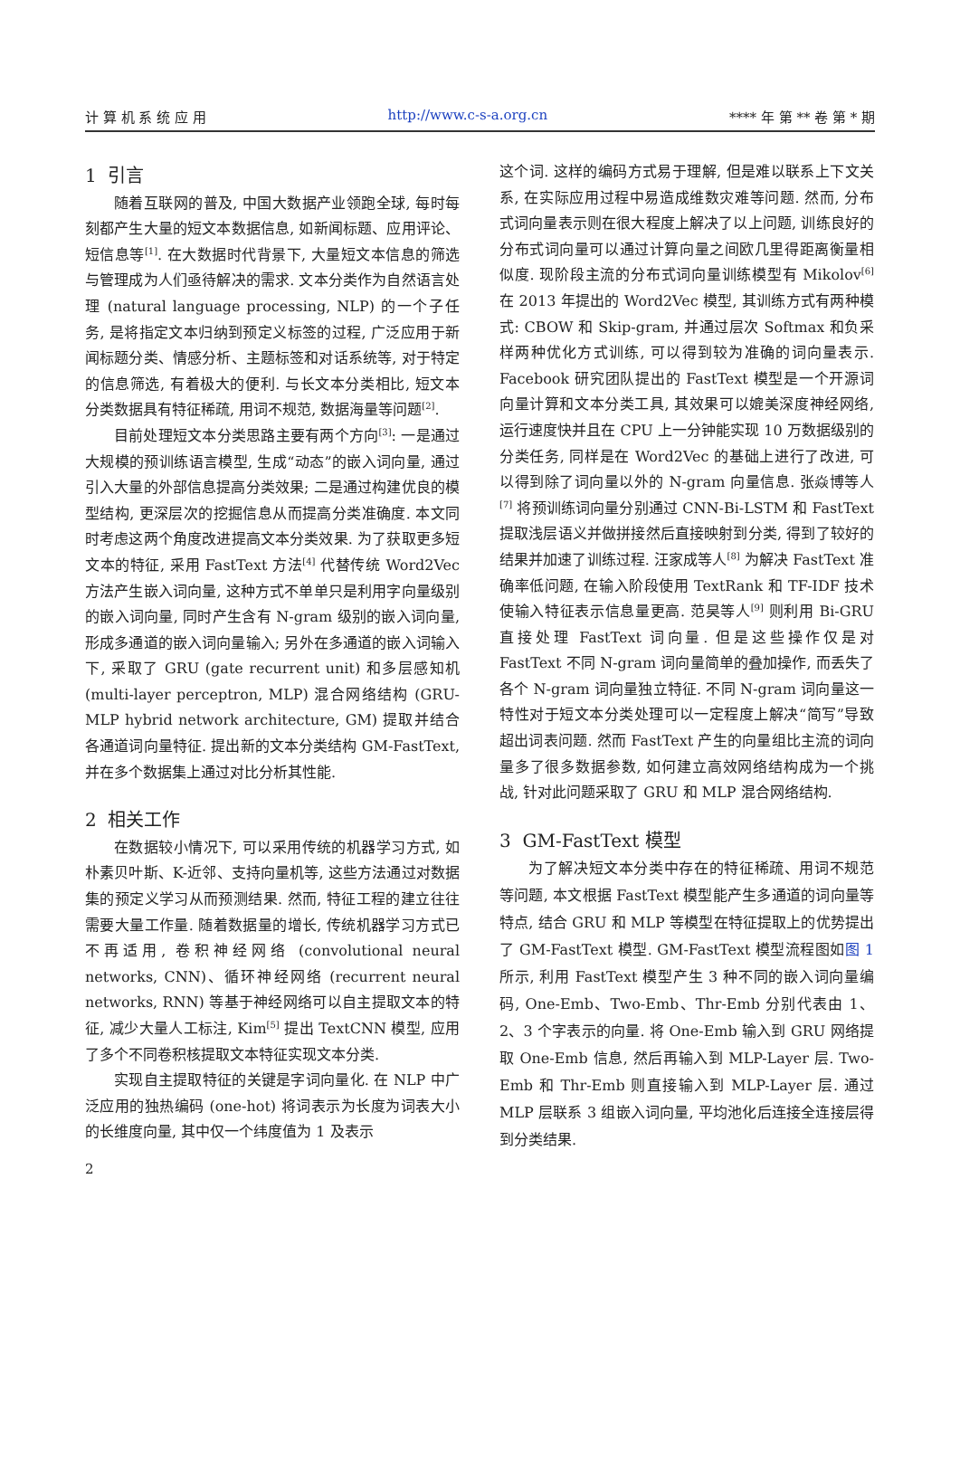计 算 机 系 统 应 用 http://www.c-s-a.org.cn **** 年 第 ** 卷 第 * 期
1 引言
随着互联网的普及, 中国大数据产业领跑全球, 每时每刻都产生大量的短文本数据信息, 如新闻标题、应用评论、短信息等<sup>[1]</sup>. 在大数据时代背景下, 大量短文本信息的筛选与管理成为人们亟待解决的需求. 文本分类作为自然语言处理 (natural language processing, NLP) 的一个子任务, 是将指定文本归纳到预定义标签的过程, 广泛应用于新闻标题分类、情感分析、主题标签和对话系统等, 对于特定的信息筛选, 有着极大的便利. 与长文本分类相比, 短文本分类数据具有特征稀疏, 用词不规范, 数据海量等问题<sup>[2]</sup>.
目前处理短文本分类思路主要有两个方向<sup>[3]</sup>: 一是通过大规模的预训练语言模型, 生成“动态”的嵌入词向量, 通过引入大量的外部信息提高分类效果; 二是通过构建优良的模型结构, 更深层次的挖掘信息从而提高分类准确度. 本文同时考虑这两个角度改进提高文本分类效果. 为了获取更多短文本的特征, 采用 FastText 方法<sup>[4]</sup> 代替传统 Word2Vec 方法产生嵌入词向量, 这种方式不单单只是利用字向量级别的嵌入词向量, 同时产生含有 N-gram 级别的嵌入词向量, 形成多通道的嵌入词向量输入; 另外在多通道的嵌入词输入下, 采取了 GRU (gate recurrent unit) 和多层感知机 (multi-layer perceptron, MLP) 混合网络结构 (GRU-MLP hybrid network architecture, GM) 提取并结合各通道词向量特征. 提出新的文本分类结构 GM-FastText, 并在多个数据集上通过对比分析其性能.
2 相关工作
在数据较小情况下, 可以采用传统的机器学习方式, 如朴素贝叶斯、K-近邻、支持向量机等, 这些方法通过对数据集的预定义学习从而预测结果. 然而, 特征工程的建立往往需要大量工作量. 随着数据量的增长, 传统机器学习方式已不再适用, 卷积神经网络 (convolutional neural networks, CNN)、循环神经网络 (recurrent neural networks, RNN) 等基于神经网络可以自主提取文本的特征, 减少大量人工标注, Kim<sup>[5]</sup> 提出 TextCNN 模型, 应用了多个不同卷积核提取文本特征实现文本分类.
实现自主提取特征的关键是字词向量化. 在 NLP 中广泛应用的独热编码 (one-hot) 将词表示为长度为词表大小的长维度向量, 其中仅一个纬度值为 1 及表示
这个词. 这样的编码方式易于理解, 但是难以联系上下文关系, 在实际应用过程中易造成维数灾难等问题. 然而, 分布式词向量表示则在很大程度上解决了以上问题, 训练良好的分布式词向量可以通过计算向量之间欧几里得距离衡量相似度. 现阶段主流的分布式词向量训练模型有 Mikolov<sup>[6]</sup> 在 2013 年提出的 Word2Vec 模型, 其训练方式有两种模式: CBOW 和 Skip-gram, 并通过层次 Softmax 和负采样两种优化方式训练, 可以得到较为准确的词向量表示. Facebook 研究团队提出的 FastText 模型是一个开源词向量计算和文本分类工具, 其效果可以媲美深度神经网络, 运行速度快并且在 CPU 上一分钟能实现 10 万数据级别的分类任务, 同样是在 Word2Vec 的基础上进行了改进, 可以得到除了词向量以外的 N-gram 向量信息. 张焱博等人<sup>[7]</sup> 将预训练词向量分别通过 CNN-Bi-LSTM 和 FastText 提取浅层语义并做拼接然后直接映射到分类, 得到了较好的结果并加速了训练过程. 汪家成等人<sup>[8]</sup> 为解决 FastText 准确率低问题, 在输入阶段使用 TextRank 和 TF-IDF 技术使输入特征表示信息量更高. 范昊等人<sup>[9]</sup> 则利用 Bi-GRU 直接处理 FastText 词向量. 但是这些操作仅是对 FastText 不同 N-gram 词向量简单的叠加操作, 而丢失了各个 N-gram 词向量独立特征. 不同 N-gram 词向量这一特性对于短文本分类处理可以一定程度上解决“简写”导致超出词表问题. 然而 FastText 产生的向量组比主流的词向量多了很多数据参数, 如何建立高效网络结构成为一个挑战, 针对此问题采取了 GRU 和 MLP 混合网络结构.
3 GM-FastText 模型
为了解决短文本分类中存在的特征稀疏、用词不规范等问题, 本文根据 FastText 模型能产生多通道的词向量等特点, 结合 GRU 和 MLP 等模型在特征提取上的优势提出了 GM-FastText 模型. GM-FastText 模型流程图如图 1 所示, 利用 FastText 模型产生 3 种不同的嵌入词向量编码, One-Emb、Two-Emb、Thr-Emb 分别代表由 1、2、3 个字表示的向量. 将 One-Emb 输入到 GRU 网络提取 One-Emb 信息, 然后再输入到 MLP-Layer 层. Two-Emb 和 Thr-Emb 则直接输入到 MLP-Layer 层. 通过 MLP 层联系 3 组嵌入词向量, 平均池化后连接全连接层得到分类结果.
2